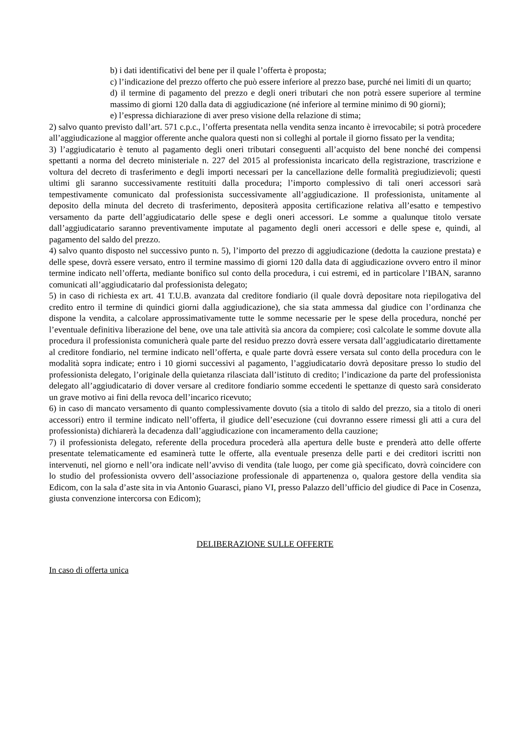b) i dati identificativi del bene per il quale l’offerta è proposta;
c) l’indicazione del prezzo offerto che può essere inferiore al prezzo base, purché nei limiti di un quarto;
d) il termine di pagamento del prezzo e degli oneri tributari che non potrà essere superiore al termine massimo di giorni 120 dalla data di aggiudicazione (né inferiore al termine minimo di 90 giorni);
e) l’espressa dichiarazione di aver preso visione della relazione di stima;
2) salvo quanto previsto dall’art. 571 c.p.c., l’offerta presentata nella vendita senza incanto è irrevocabile; si potrà procedere all’aggiudicazione al maggior offerente anche qualora questi non si colleghi al portale il giorno fissato per la vendita;
3) l’aggiudicatario è tenuto al pagamento degli oneri tributari conseguenti all’acquisto del bene nonché dei compensi spettanti a norma del decreto ministeriale n. 227 del 2015 al professionista incaricato della registrazione, trascrizione e voltura del decreto di trasferimento e degli importi necessari per la cancellazione delle formalità pregiudizievoli; questi ultimi gli saranno successivamente restituiti dalla procedura; l’importo complessivo di tali oneri accessori sarà tempestivamente comunicato dal professionista successivamente all’aggiudicazione. Il professionista, unitamente al deposito della minuta del decreto di trasferimento, depositerà apposita certificazione relativa all’esatto e tempestivo versamento da parte dell’aggiudicatario delle spese e degli oneri accessori. Le somme a qualunque titolo versate dall’aggiudicatario saranno preventivamente imputate al pagamento degli oneri accessori e delle spese e, quindi, al pagamento del saldo del prezzo.
4) salvo quanto disposto nel successivo punto n. 5), l’importo del prezzo di aggiudicazione (dedotta la cauzione prestata) e delle spese, dovrà essere versato, entro il termine massimo di giorni 120 dalla data di aggiudicazione ovvero entro il minor termine indicato nell’offerta, mediante bonifico sul conto della procedura, i cui estremi, ed in particolare l’IBAN, saranno comunicati all’aggiudicatario dal professionista delegato;
5) in caso di richiesta ex art. 41 T.U.B. avanzata dal creditore fondiario (il quale dovrà depositare nota riepilogativa del credito entro il termine di quindici giorni dalla aggiudicazione), che sia stata ammessa dal giudice con l’ordinanza che dispone la vendita, a calcolare approssimativamente tutte le somme necessarie per le spese della procedura, nonché per l’eventuale definitiva liberazione del bene, ove una tale attività sia ancora da compiere; così calcolate le somme dovute alla procedura il professionista comunicherà quale parte del residuo prezzo dovrà essere versata dall’aggiudicatario direttamente al creditore fondiario, nel termine indicato nell’offerta, e quale parte dovrà essere versata sul conto della procedura con le modalità sopra indicate; entro i 10 giorni successivi al pagamento, l’aggiudicatario dovrà depositare presso lo studio del professionista delegato, l’originale della quietanza rilasciata dall’istituto di credito; l’indicazione da parte del professionista delegato all’aggiudicatario di dover versare al creditore fondiario somme eccedenti le spettanze di questo sarà considerato un grave motivo ai fini della revoca dell’incarico ricevuto;
6) in caso di mancato versamento di quanto complessivamente dovuto (sia a titolo di saldo del prezzo, sia a titolo di oneri accessori) entro il termine indicato nell’offerta, il giudice dell’esecuzione (cui dovranno essere rimessi gli atti a cura del professionista) dichiarerà la decadenza dall’aggiudicazione con incameramento della cauzione;
7) il professionista delegato, referente della procedura procederà alla apertura delle buste e prenderà atto delle offerte presentate telematicamente ed esaminerà tutte le offerte, alla eventuale presenza delle parti e dei creditori iscritti non intervenuti, nel giorno e nell’ora indicate nell’avviso di vendita (tale luogo, per come già specificato, dovrà coincidere con lo studio del professionista ovvero dell’associazione professionale di appartenenza o, qualora gestore della vendita sia Edicom, con la sala d’aste sita in via Antonio Guarasci, piano VI, presso Palazzo dell’ufficio del giudice di Pace in Cosenza, giusta convenzione intercorsa con Edicom);
DELIBERAZIONE SULLE OFFERTE
In caso di offerta unica